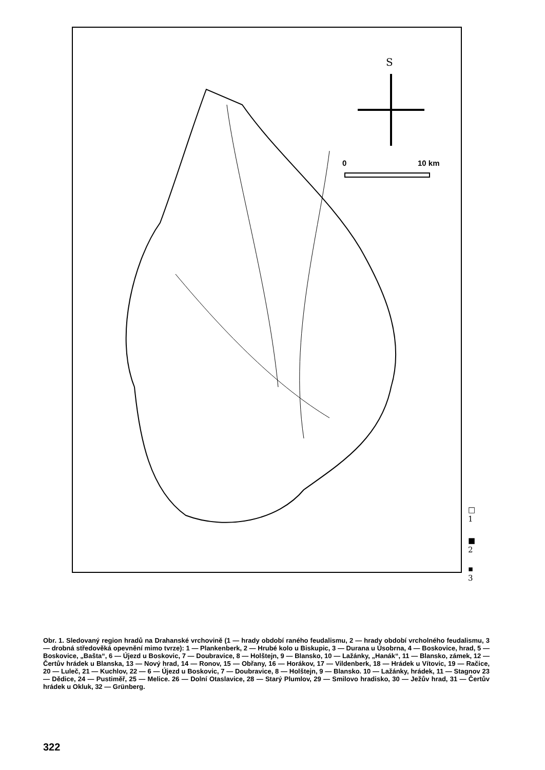S
0 10 km
□ 1
■ 2
▪ 3
Obr. 1. Sledovaný region hradů na Drahanské vrchovině (1 — hrady období raného feudalismu, 2 — hrady období vrcholného feudalismu, 3 — drobná středověká opevnění mimo tvrze): 1 — Plankenberk, 2 — Hrubé kolo u Biskupic, 3 — Durana u Úsobrna, 4 — Boskovice, hrad, 5 — Boskovice, „Bašta“, 6 — Újezd u Boskovic, 7 — Doubravice, 8 — Holštejn, 9 — Blansko, 10 — Lažánky, „Hanák“, 11 — Blansko, zámek, 12 — Čertův hrádek u Blanska, 13 — Nový hrad, 14 — Ronov, 15 — Obřany, 16 — Horákov, 17 — Vildenberk, 18 — Hrádek u Vítovic, 19 — Račice, 20 — Luleč, 21 — Kuchlov, 22 — 6 — Újezd u Boskovic, 7 — Doubravice, 8 — Holštejn, 9 — Blansko. 10 — Lažánky, hrádek, 11 — Stagnov 23 — Dědice, 24 — Pustiměř, 25 — Melice. 26 — Dolní Otaslavice, 28 — Starý Plumlov, 29 — Smilovo hradisko, 30 — Ježův hrad, 31 — Čertův hrádek u Okluk, 32 — Grünberg.
322